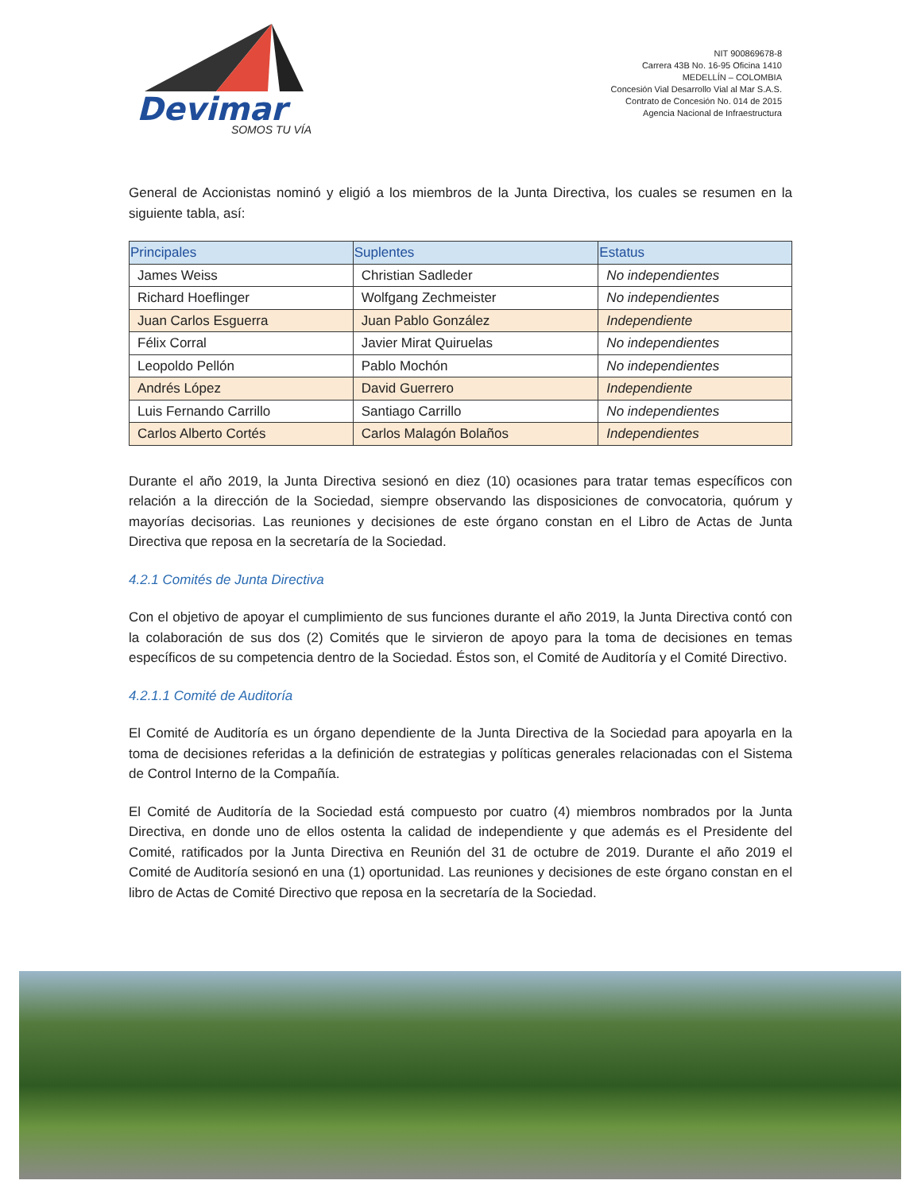Devimar
SOMOS TU VÍA
NIT 900869678-8
Carrera 43B No. 16-95 Oficina 1410
MEDELLÍN – COLOMBIA
Concesión Vial Desarrollo Vial al Mar S.A.S.
Contrato de Concesión No. 014 de 2015
Agencia Nacional de Infraestructura
General de Accionistas nominó y eligió a los miembros de la Junta Directiva, los cuales se resumen en la siguiente tabla, así:
| Principales | Suplentes | Estatus |
| --- | --- | --- |
| James Weiss | Christian Sadleder | No independientes |
| Richard Hoeflinger | Wolfgang Zechmeister | No independientes |
| Juan Carlos Esguerra | Juan Pablo González | Independiente |
| Félix Corral | Javier Mirat Quiruelas | No independientes |
| Leopoldo Pellón | Pablo Mochón | No independientes |
| Andrés López | David Guerrero | Independiente |
| Luis Fernando Carrillo | Santiago Carrillo | No independientes |
| Carlos Alberto Cortés | Carlos Malagón Bolaños | Independientes |
Durante el año 2019, la Junta Directiva sesionó en diez (10) ocasiones para tratar temas específicos con relación a la dirección de la Sociedad, siempre observando las disposiciones de convocatoria, quórum y mayorías decisorias. Las reuniones y decisiones de este órgano constan en el Libro de Actas de Junta Directiva que reposa en la secretaría de la Sociedad.
4.2.1 Comités de Junta Directiva
Con el objetivo de apoyar el cumplimiento de sus funciones durante el año 2019, la Junta Directiva contó con la colaboración de sus dos (2) Comités que le sirvieron de apoyo para la toma de decisiones en temas específicos de su competencia dentro de la Sociedad. Éstos son, el Comité de Auditoría y el Comité Directivo.
4.2.1.1 Comité de Auditoría
El Comité de Auditoría es un órgano dependiente de la Junta Directiva de la Sociedad para apoyarla en la toma de decisiones referidas a la definición de estrategias y políticas generales relacionadas con el Sistema de Control Interno de la Compañía.
El Comité de Auditoría de la Sociedad está compuesto por cuatro (4) miembros nombrados por la Junta Directiva, en donde uno de ellos ostenta la calidad de independiente y que además es el Presidente del Comité, ratificados por la Junta Directiva en Reunión del 31 de octubre de 2019. Durante el año 2019 el Comité de Auditoría sesionó en una (1) oportunidad. Las reuniones y decisiones de este órgano constan en el libro de Actas de Comité Directivo que reposa en la secretaría de la Sociedad.